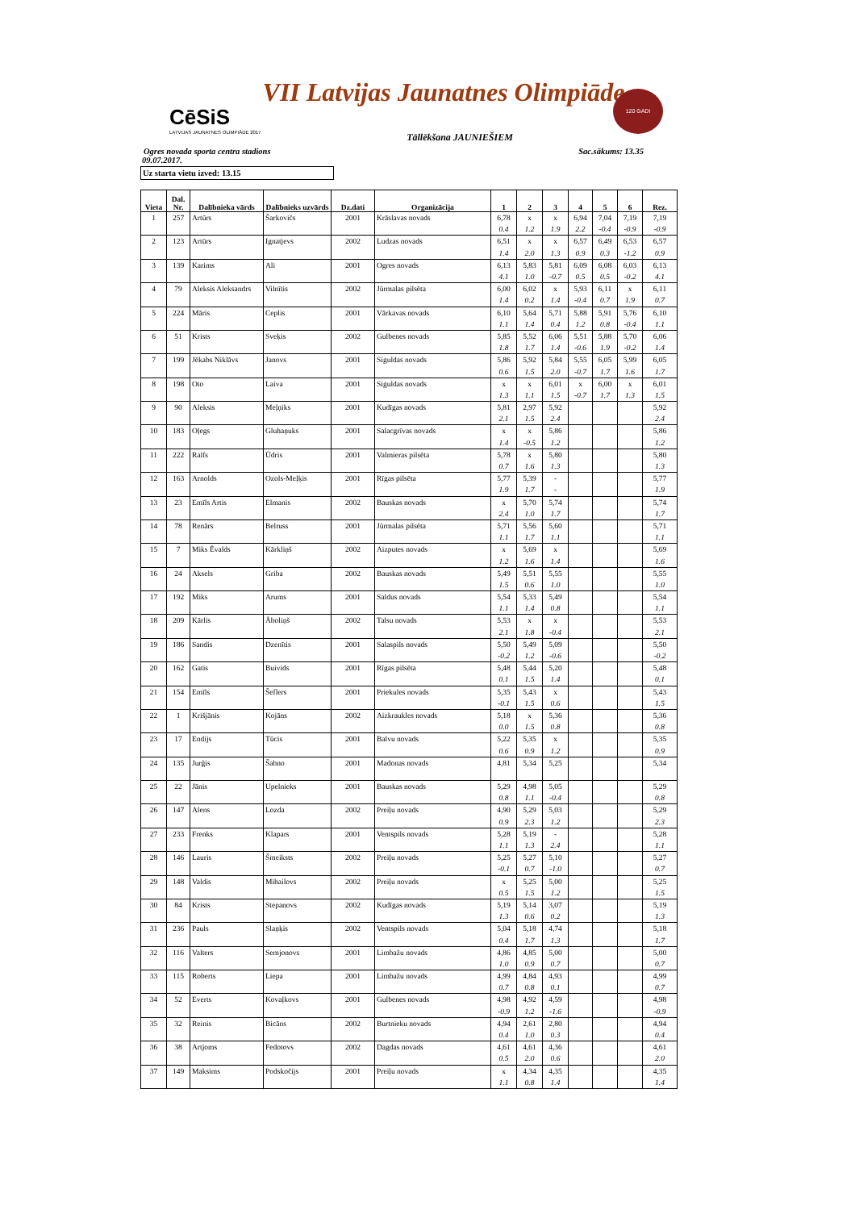VII Latvijas Jaunatnes Olimpiāde
CēSiS
LATVIJAS JAUNATNES OLIMPIĀDE 2017
120 GADI
Tāllēkšana JAUNIEŠIEM
Ogres novada sporta centra stadions Sac.sākums: 13.35
09.07.2017.
Uz starta vietu izved: 13.15
| Vieta | Dal. Nr. | Dalībnieka vārds | Dalībnieks uzvārds | Dz.dati | Organizācija | 1 | 2 | 3 | 4 | 5 | 6 | Rez. |
| --- | --- | --- | --- | --- | --- | --- | --- | --- | --- | --- | --- | --- |
| 1 | 257 | Artūrs | Šarkovičs | 2001 | Krāslavas novads | 6,78 | x | x | 6,94 | 7,04 | 7,19 | 7,19 |
| | | | | | | 0.4 | 1.2 | 1.9 | 2.2 | -0.4 | -0.9 | -0.9 |
| 2 | 123 | Artūrs | Ignatjevs | 2002 | Ludzas novads | 6,51 | x | x | 6,57 | 6,49 | 6,53 | 6,57 |
| | | | | | | 1.4 | 2.0 | 1.3 | 0.9 | 0.3 | -1.2 | 0.9 |
| 3 | 139 | Karims | Ali | 2001 | Ogres novads | 6,13 | 5,83 | 5,81 | 6,09 | 6,08 | 6,03 | 6,13 |
| | | | | | | 4.1 | 1.0 | -0.7 | 0.5 | 0.5 | -0.2 | 4.1 |
| 4 | 79 | Aleksis Aleksandrs | Vilnītis | 2002 | Jūrmalas pilsēta | 6,00 | 6,02 | x | 5,93 | 6,11 | x | 6,11 |
| | | | | | | 1.4 | 0.2 | 1.4 | -0.4 | 0.7 | 1.9 | 0.7 |
| 5 | 224 | Māris | Ceplis | 2001 | Vārkavas novads | 6,10 | 5,64 | 5,71 | 5,88 | 5,91 | 5,76 | 6,10 |
| | | | | | | 1.1 | 1.4 | 0.4 | 1.2 | 0.8 | -0.4 | 1.1 |
| 6 | 51 | Krists | Sveķis | 2002 | Gulbenes novads | 5,85 | 5,52 | 6,06 | 5,51 | 5,88 | 5,70 | 6,06 |
| | | | | | | 1.8 | 1.7 | 1.4 | -0.6 | 1.9 | -0.2 | 1.4 |
| 7 | 199 | Jēkabs Niklāvs | Janovs | 2001 | Siguldas novads | 5,86 | 5,92 | 5,84 | 5,55 | 6,05 | 5,99 | 6,05 |
| | | | | | | 0.6 | 1.5 | 2.0 | -0.7 | 1.7 | 1.6 | 1.7 |
| 8 | 198 | Oto | Laiva | 2001 | Siguldas novads | x | x | 6,01 | x | 6,00 | x | 6,01 |
| | | | | | | 1.3 | 1.1 | 1.5 | -0.7 | 1.7 | 1.3 | 1.5 |
| 9 | 90 | Aleksis | Meļņiks | 2001 | Kudīgas novads | 5,81 | 2,97 | 5,92 | | | | 5,92 |
| | | | | | | 2.1 | 1.5 | 2.4 | | | | 2.4 |
| 10 | 183 | Oļegs | Gluhaņuks | 2001 | Salacgrīvas novads | x | x | 5,86 | | | | 5,86 |
| | | | | | | 1.4 | -0.5 | 1.2 | | | | 1.2 |
| 11 | 222 | Ralfs | Ūdris | 2001 | Valmieras pilsēta | 5,78 | x | 5,80 | | | | 5,80 |
| | | | | | | 0.7 | 1.6 | 1.3 | | | | 1.3 |
| 12 | 163 | Arnolds | Ozols-Meļķis | 2001 | Rīgas pilsēta | 5,77 | 5,39 | - | | | | 5,77 |
| | | | | | | 1.9 | 1.7 | - | | | | 1.9 |
| 13 | 23 | Emīls Artis | Elmanis | 2002 | Bauskas novads | x | 5,70 | 5,74 | | | | 5,74 |
| | | | | | | 2.4 | 1.0 | 1.7 | | | | 1.7 |
| 14 | 78 | Renārs | Belruss | 2001 | Jūrmalas pilsēta | 5,71 | 5,56 | 5,60 | | | | 5,71 |
| | | | | | | 1.1 | 1.7 | 1.1 | | | | 1.1 |
| 15 | 7 | Miks Ēvalds | Kārkliņš | 2002 | Aizputes novads | x | 5,69 | x | | | | 5,69 |
| | | | | | | 1.2 | 1.6 | 1.4 | | | | 1.6 |
| 16 | 24 | Aksels | Griba | 2002 | Bauskas novads | 5,49 | 5,51 | 5,55 | | | | 5,55 |
| | | | | | | 1.5 | 0.6 | 1.0 | | | | 1.0 |
| 17 | 192 | Miks | Arums | 2001 | Saldus novads | 5,54 | 5,33 | 5,49 | | | | 5,54 |
| | | | | | | 1.1 | 1.4 | 0.8 | | | | 1.1 |
| 18 | 209 | Kārlis | Āboliņš | 2002 | Talsu novads | 5,53 | x | x | | | | 5,53 |
| | | | | | | 2.1 | 1.8 | -0.4 | | | | 2.1 |
| 19 | 186 | Sandis | Dzenītis | 2001 | Salaspils novads | 5,50 | 5,49 | 5,09 | | | | 5,50 |
| | | | | | | -0.2 | 1.2 | -0.6 | | | | -0.2 |
| 20 | 162 | Gatis | Buivids | 2001 | Rīgas pilsēta | 5,48 | 5,44 | 5,20 | | | | 5,48 |
| | | | | | | 0.1 | 1.5 | 1.4 | | | | 0.1 |
| 21 | 154 | Emīls | Šeflers | 2001 | Priekules novads | 5,35 | 5,43 | x | | | | 5,43 |
| | | | | | | -0.1 | 1.5 | 0.6 | | | | 1.5 |
| 22 | 1 | Krišjānis | Kojāns | 2002 | Aizkraukles novads | 5,18 | x | 5,36 | | | | 5,36 |
| | | | | | | 0.0 | 1.5 | 0.8 | | | | 0.8 |
| 23 | 17 | Endijs | Tūcis | 2001 | Balvu novads | 5,22 | 5,35 | x | | | | 5,35 |
| | | | | | | 0.6 | 0.9 | 1.2 | | | | 0.9 |
| 24 | 135 | Jurģis | Šahno | 2001 | Madonas novads | 4,81 | 5,34 | 5,25 | | | | 5,34 |
| 25 | 22 | Jānis | Upelnieks | 2001 | Bauskas novads | 5,29 | 4,98 | 5,05 | | | | 5,29 |
| | | | | | | 0.8 | 1.1 | -0.4 | | | | 0.8 |
| 26 | 147 | Alens | Lozda | 2002 | Preiļu novads | 4,90 | 5,29 | 5,03 | | | | 5,29 |
| | | | | | | 0.9 | 2.3 | 1.2 | | | | 2.3 |
| 27 | 233 | Frenks | Klapars | 2001 | Ventspils novads | 5,28 | 5,19 | - | | | | 5,28 |
| | | | | | | 1.1 | 1.3 | 2.4 | | | | 1.1 |
| 28 | 146 | Lauris | Šmeiksts | 2002 | Preiļu novads | 5,25 | 5,27 | 5,10 | | | | 5,27 |
| | | | | | | -0.1 | 0.7 | -1.0 | | | | 0.7 |
| 29 | 148 | Valdis | Mihailovs | 2002 | Preiļu novads | x | 5,25 | 5,00 | | | | 5,25 |
| | | | | | | 0.5 | 1.5 | 1.2 | | | | 1.5 |
| 30 | 84 | Krists | Stepanovs | 2002 | Kudīgas novads | 5,19 | 5,14 | 3,07 | | | | 5,19 |
| | | | | | | 1.3 | 0.6 | 0.2 | | | | 1.3 |
| 31 | 236 | Pauls | Slaņķis | 2002 | Ventspils novads | 5,04 | 5,18 | 4,74 | | | | 5,18 |
| | | | | | | 0.4 | 1.7 | 1.3 | | | | 1.7 |
| 32 | 116 | Valters | Semjonovs | 2001 | Limbažu novads | 4,86 | 4,85 | 5,00 | | | | 5,00 |
| | | | | | | 1.0 | 0.9 | 0.7 | | | | 0.7 |
| 33 | 115 | Roberts | Liepa | 2001 | Limbažu novads | 4,99 | 4,84 | 4,93 | | | | 4,99 |
| | | | | | | 0.7 | 0.8 | 0.1 | | | | 0.7 |
| 34 | 52 | Everts | Kovaļkovs | 2001 | Gulbenes novads | 4,98 | 4,92 | 4,59 | | | | 4,98 |
| | | | | | | -0.9 | 1.2 | -1.6 | | | | -0.9 |
| 35 | 32 | Reinis | Bicāns | 2002 | Burtnieku novads | 4,94 | 2,61 | 2,80 | | | | 4,94 |
| | | | | | | 0.4 | 1.0 | 0.3 | | | | 0.4 |
| 36 | 38 | Artjoms | Fedotovs | 2002 | Dagdas novads | 4,61 | 4,61 | 4,36 | | | | 4,61 |
| | | | | | | 0.5 | 2.0 | 0.6 | | | | 2.0 |
| 37 | 149 | Maksims | Podskočijs | 2001 | Preiļu novads | x | 4,34 | 4,35 | | | | 4,35 |
| | | | | | | 1.1 | 0.8 | 1.4 | | | | 1.4 |